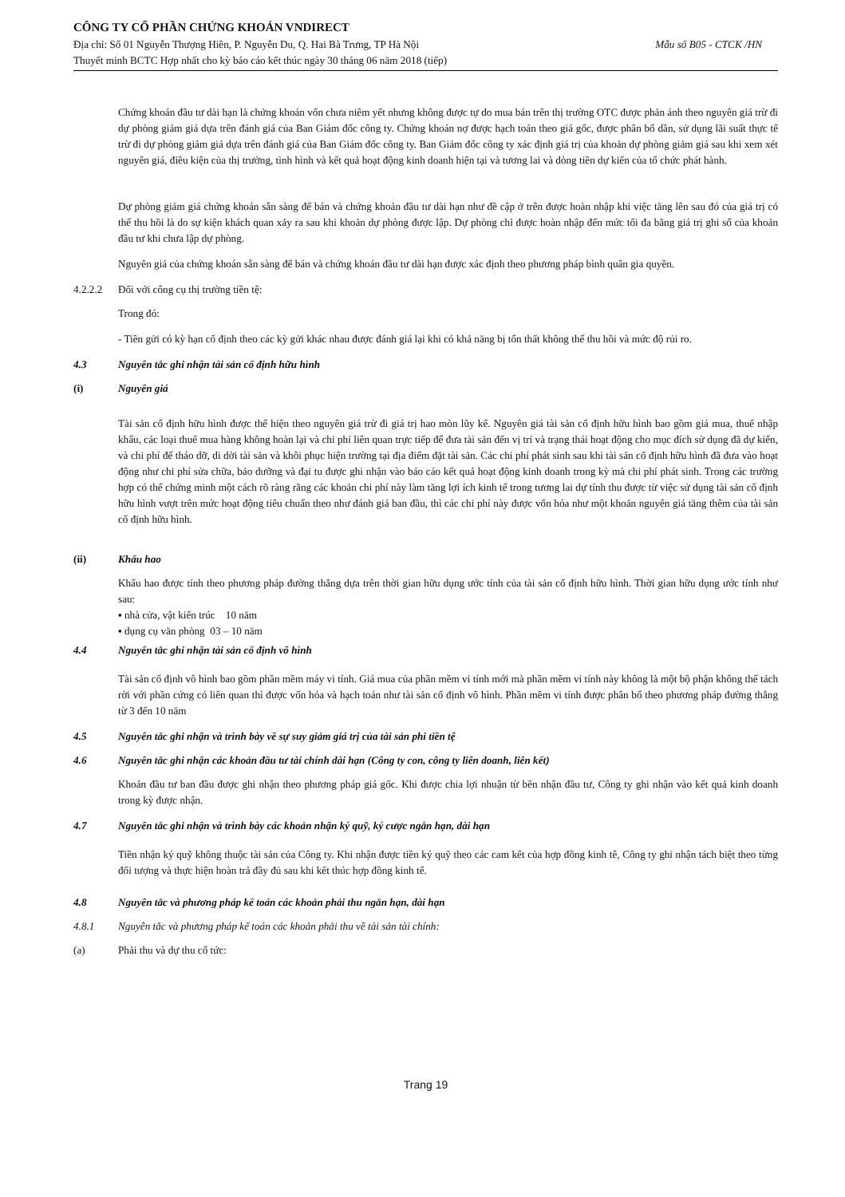CÔNG TY CỔ PHẦN CHỨNG KHOÁN VNDIRECT
Địa chỉ: Số 01 Nguyễn Thượng Hiền, P. Nguyễn Du, Q. Hai Bà Trưng, TP Hà Nội Mẫu số B05 - CTCK /HN
Thuyết minh BCTC Hợp nhất cho kỳ báo cáo kết thúc ngày 30 tháng 06 năm 2018 (tiếp)
Chứng khoán đầu tư dài hạn là chứng khoán vốn chưa niêm yết nhưng không được tự do mua bán trên thị trường OTC được phản ánh theo nguyên giá trừ đi dự phòng giảm giá dựa trên đánh giá của Ban Giám đốc công ty. Chứng khoán nợ được hạch toán theo giá gốc, được phân bổ dần, sử dụng lãi suất thực tế trừ đi dự phòng giảm giá dựa trên đánh giá của Ban Giám đốc công ty. Ban Giám đốc công ty xác định giá trị của khoản dự phòng giảm giá sau khi xem xét nguyên giá, điều kiện của thị trường, tình hình và kết quả hoạt động kinh doanh hiện tại và tương lai và dòng tiền dự kiến của tổ chức phát hành.
Dự phòng giảm giá chứng khoán sẵn sàng để bán và chứng khoán đầu tư dài hạn như đề cập ở trên được hoàn nhập khi việc tăng lên sau đó của giá trị có thể thu hồi là do sự kiện khách quan xảy ra sau khi khoản dự phòng được lập. Dự phòng chỉ được hoàn nhập đến mức tối đa bằng giá trị ghi sổ của khoản đầu tư khi chưa lập dự phòng.
Nguyên giá của chứng khoán sẵn sàng để bán và chứng khoán đầu tư dài hạn được xác định theo phương pháp bình quân gia quyền.
4.2.2.2 Đối với công cụ thị trường tiền tệ:
Trong đó:
- Tiền gửi có kỳ hạn cố định theo các kỳ gửi khác nhau được đánh giá lại khi có khả năng bị tổn thất không thể thu hồi và mức độ rủi ro.
4.3 Nguyên tắc ghi nhận tài sản cố định hữu hình
(i) Nguyên giá
Tài sản cố định hữu hình được thể hiện theo nguyên giá trừ đi giá trị hao mòn lũy kế. Nguyên giá tài sản cố định hữu hình bao gồm giá mua, thuế nhập khẩu, các loại thuế mua hàng không hoàn lại và chi phí liên quan trực tiếp để đưa tài sản đến vị trí và trạng thái hoạt động cho mục đích sử dụng đã dự kiến, và chi phí để tháo dỡ, di dời tài sản và khôi phục hiện trường tại địa điểm đặt tài sản. Các chi phí phát sinh sau khi tài sản cố định hữu hình đã đưa vào hoạt động như chi phí sửa chữa, bảo dưỡng và đại tu được ghi nhận vào báo cáo kết quả hoạt động kinh doanh trong kỳ mà chi phí phát sinh. Trong các trường hợp có thể chứng minh một cách rõ ràng rằng các khoản chi phí này làm tăng lợi ích kinh tế trong tương lai dự tính thu được từ việc sử dụng tài sản cố định hữu hình vượt trên mức hoạt động tiêu chuẩn theo như đánh giá ban đầu, thì các chi phí này được vốn hóa như một khoản nguyên giá tăng thêm của tài sản cố định hữu hình.
(ii) Khấu hao
Khấu hao được tính theo phương pháp đường thẳng dựa trên thời gian hữu dụng ước tính của tài sản cố định hữu hình. Thời gian hữu dụng ước tính như sau:
▪ nhà cửa, vật kiến trúc 10 năm
▪ dụng cụ văn phòng 03 – 10 năm
4.4 Nguyên tắc ghi nhận tài sản cố định vô hình
Tài sản cố định vô hình bao gồm phần mềm máy vi tính. Giá mua của phần mềm vi tính mới mà phần mềm vi tính này không là một bộ phận không thể tách rời với phần cứng có liên quan thì được vốn hóa và hạch toán như tài sản cố định vô hình. Phần mềm vi tính được phân bổ theo phương pháp đường thẳng từ 3 đến 10 năm
4.5 Nguyên tắc ghi nhận và trình bày về sự suy giảm giá trị của tài sản phi tiền tệ
4.6 Nguyên tắc ghi nhận các khoản đầu tư tài chính dài hạn (Công ty con, công ty liên doanh, liên kết)
Khoản đầu tư ban đầu được ghi nhận theo phương pháp giá gốc. Khi được chia lợi nhuận từ bên nhận đầu tư, Công ty ghi nhận vào kết quả kinh doanh trong kỳ được nhận.
4.7 Nguyên tắc ghi nhận và trình bày các khoản nhận ký quỹ, ký cược ngắn hạn, dài hạn
Tiền nhận ký quỹ không thuộc tài sản của Công ty. Khi nhận được tiền ký quỹ theo các cam kết của hợp đồng kinh tê, Công ty ghi nhận tách biệt theo từng đối tượng và thực hiện hoàn trả đầy đủ sau khi kết thúc hợp đồng kinh tế.
4.8 Nguyên tắc và phương pháp kế toán các khoản phải thu ngắn hạn, dài hạn
4.8.1 Nguyên tắc và phương pháp kế toán các khoản phải thu về tài sản tài chính:
(a) Phải thu và dự thu cổ tức:
Trang 19